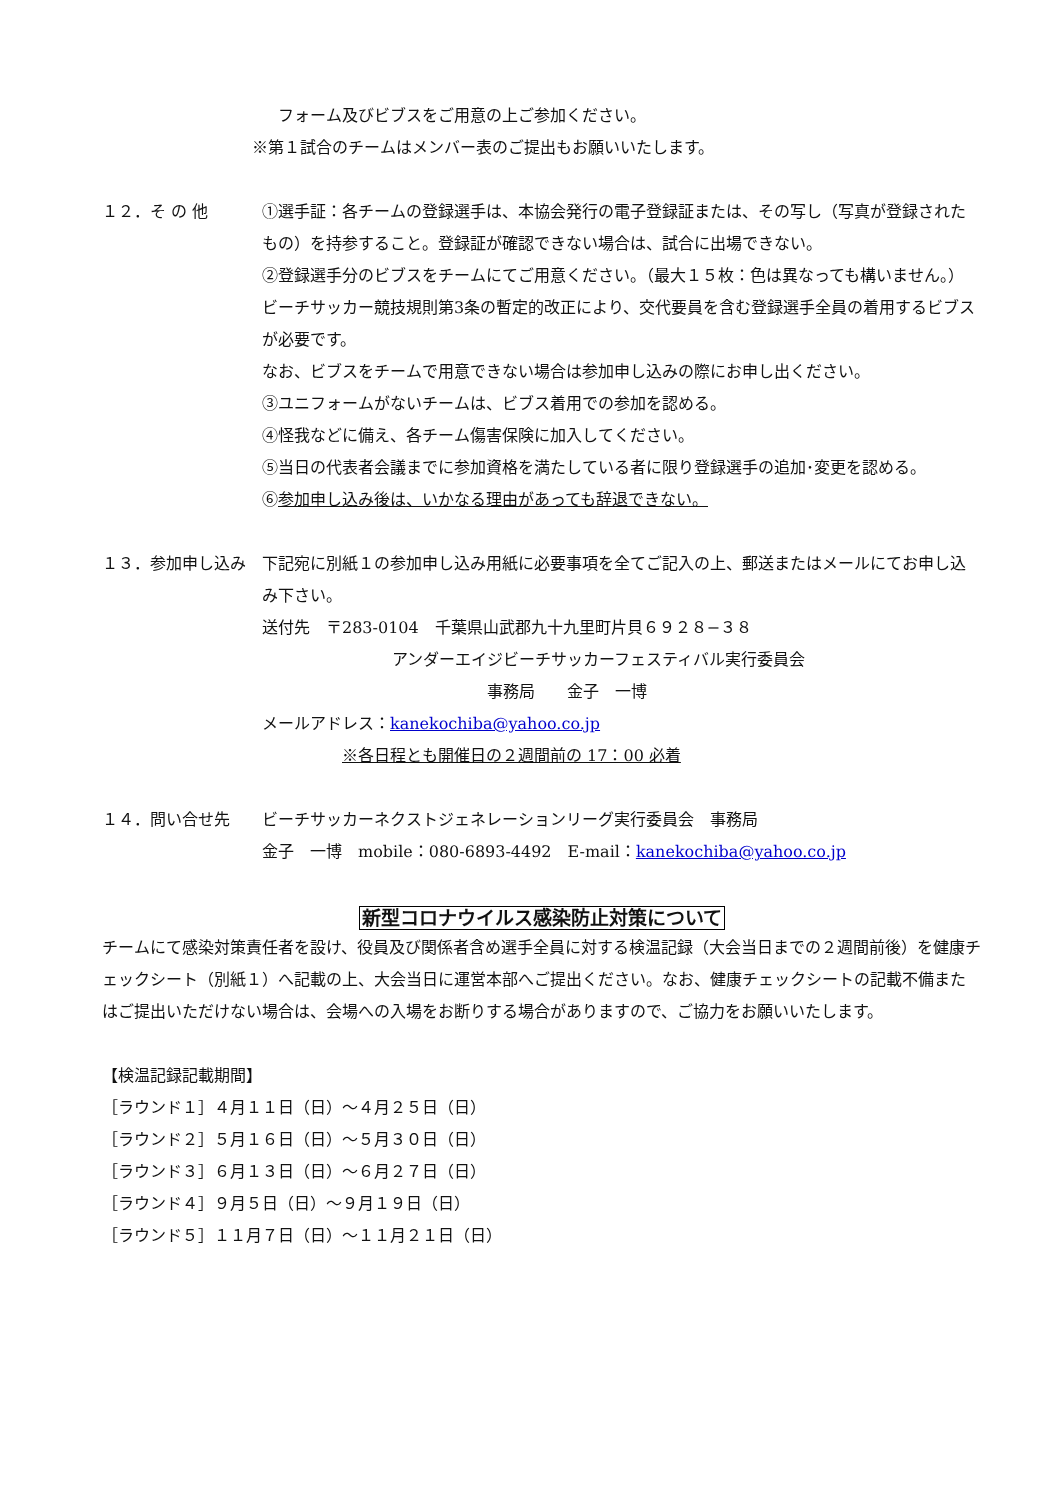フォーム及びビブスをご用意の上ご参加ください。
※第１試合のチームはメンバー表のご提出もお願いいたします。
１２．そ の 他 ①選手証：各チームの登録選手は、本協会発行の電子登録証または、その写し（写真が登録されたもの）を持参すること。登録証が確認できない場合は、試合に出場できない。
②登録選手分のビブスをチームにてご用意ください。（最大１５枚：色は異なっても構いません。）
ビーチサッカー競技規則第3条の暫定的改正により、交代要員を含む登録選手全員の着用するビブスが必要です。
なお、ビブスをチームで用意できない場合は参加申し込みの際にお申し出ください。
③ユニフォームがないチームは、ビブス着用での参加を認める。
④怪我などに備え、各チーム傷害保険に加入してください。
⑤当日の代表者会議までに参加資格を満たしている者に限り登録選手の追加･変更を認める。
⑥参加申し込み後は、いかなる理由があっても辞退できない。
１３．参加申し込み 下記宛に別紙１の参加申し込み用紙に必要事項を全てご記入の上、郵送またはメールにてお申し込み下さい。
送付先　〒283-0104　千葉県山武郡九十九里町片貝６９２８−３８
アンダーエイジビーチサッカーフェスティバル実行委員会
事務局　　金子　一博
メールアドレス：kanekochiba@yahoo.co.jp
※各日程とも開催日の２週間前の 17：00 必着
１４．問い合せ先 ビーチサッカーネクストジェネレーションリーグ実行委員会　事務局
金子　一博　mobile：080-6893-4492　E-mail：kanekochiba@yahoo.co.jp
新型コロナウイルス感染防止対策について
チームにて感染対策責任者を設け、役員及び関係者含め選手全員に対する検温記録（大会当日までの２週間前後）を健康チェックシート（別紙１）へ記載の上、大会当日に運営本部へご提出ください。なお、健康チェックシートの記載不備またはご提出いただけない場合は、会場への入場をお断りする場合がありますので、ご協力をお願いいたします。
【検温記録記載期間】
［ラウンド１］４月１１日（日）～４月２５日（日）
［ラウンド２］５月１６日（日）～５月３０日（日）
［ラウンド３］６月１３日（日）～６月２７日（日）
［ラウンド４］９月５日（日）～９月１９日（日）
［ラウンド５］１１月７日（日）～１１月２１日（日）